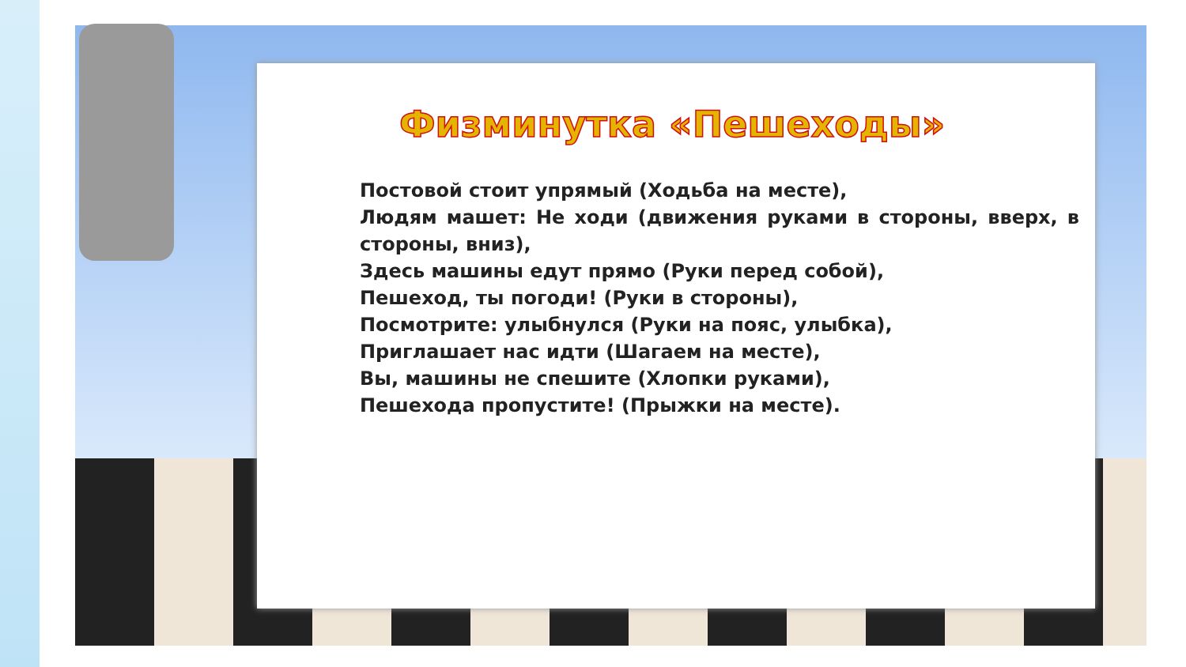Физминутка «Пешеходы»
Постовой стоит упрямый (Ходьба на месте),
Людям машет: Не ходи (движения руками в стороны, вверх, в стороны, вниз),
Здесь машины едут прямо (Руки перед собой),
Пешеход, ты погоди! (Руки в стороны),
Посмотрите: улыбнулся (Руки на пояс, улыбка),
Приглашает нас идти (Шагаем на месте),
Вы, машины не спешите (Хлопки руками),
Пешехода пропустите! (Прыжки на месте).